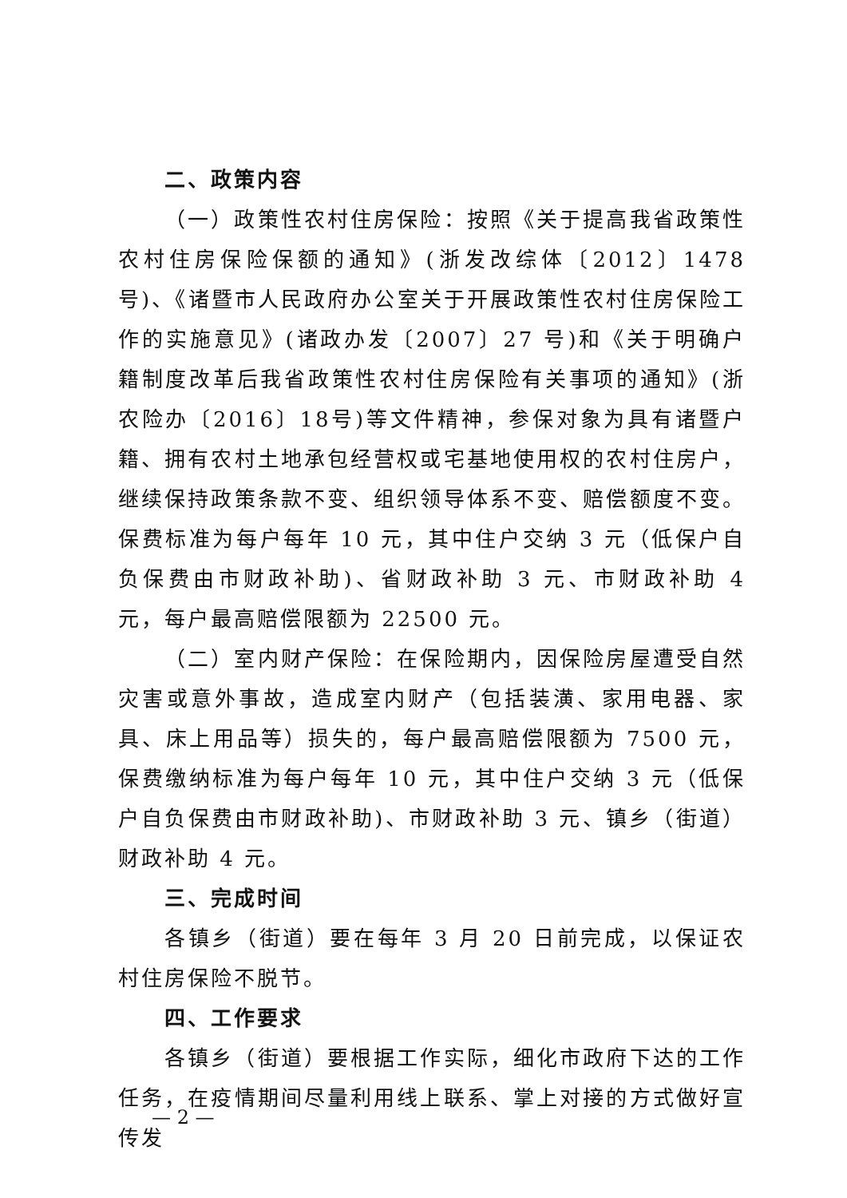二、政策内容
（一）政策性农村住房保险：按照《关于提高我省政策性农村住房保险保额的通知》(浙发改综体〔2012〕1478号)、《诸暨市人民政府办公室关于开展政策性农村住房保险工作的实施意见》(诸政办发〔2007〕27 号)和《关于明确户籍制度改革后我省政策性农村住房保险有关事项的通知》(浙农险办〔2016〕18号)等文件精神，参保对象为具有诸暨户籍、拥有农村土地承包经营权或宅基地使用权的农村住房户，继续保持政策条款不变、组织领导体系不变、赔偿额度不变。保费标准为每户每年 10 元，其中住户交纳 3 元（低保户自负保费由市财政补助)、省财政补助 3 元、市财政补助 4 元，每户最高赔偿限额为 22500 元。
（二）室内财产保险：在保险期内，因保险房屋遭受自然灾害或意外事故，造成室内财产（包括装潢、家用电器、家具、床上用品等）损失的，每户最高赔偿限额为 7500 元，保费缴纳标准为每户每年 10 元，其中住户交纳 3 元（低保户自负保费由市财政补助)、市财政补助 3 元、镇乡（街道）财政补助 4 元。
三、完成时间
各镇乡（街道）要在每年 3 月 20 日前完成，以保证农村住房保险不脱节。
四、工作要求
各镇乡（街道）要根据工作实际，细化市政府下达的工作任务，在疫情期间尽量利用线上联系、掌上对接的方式做好宣传发
— 2 —